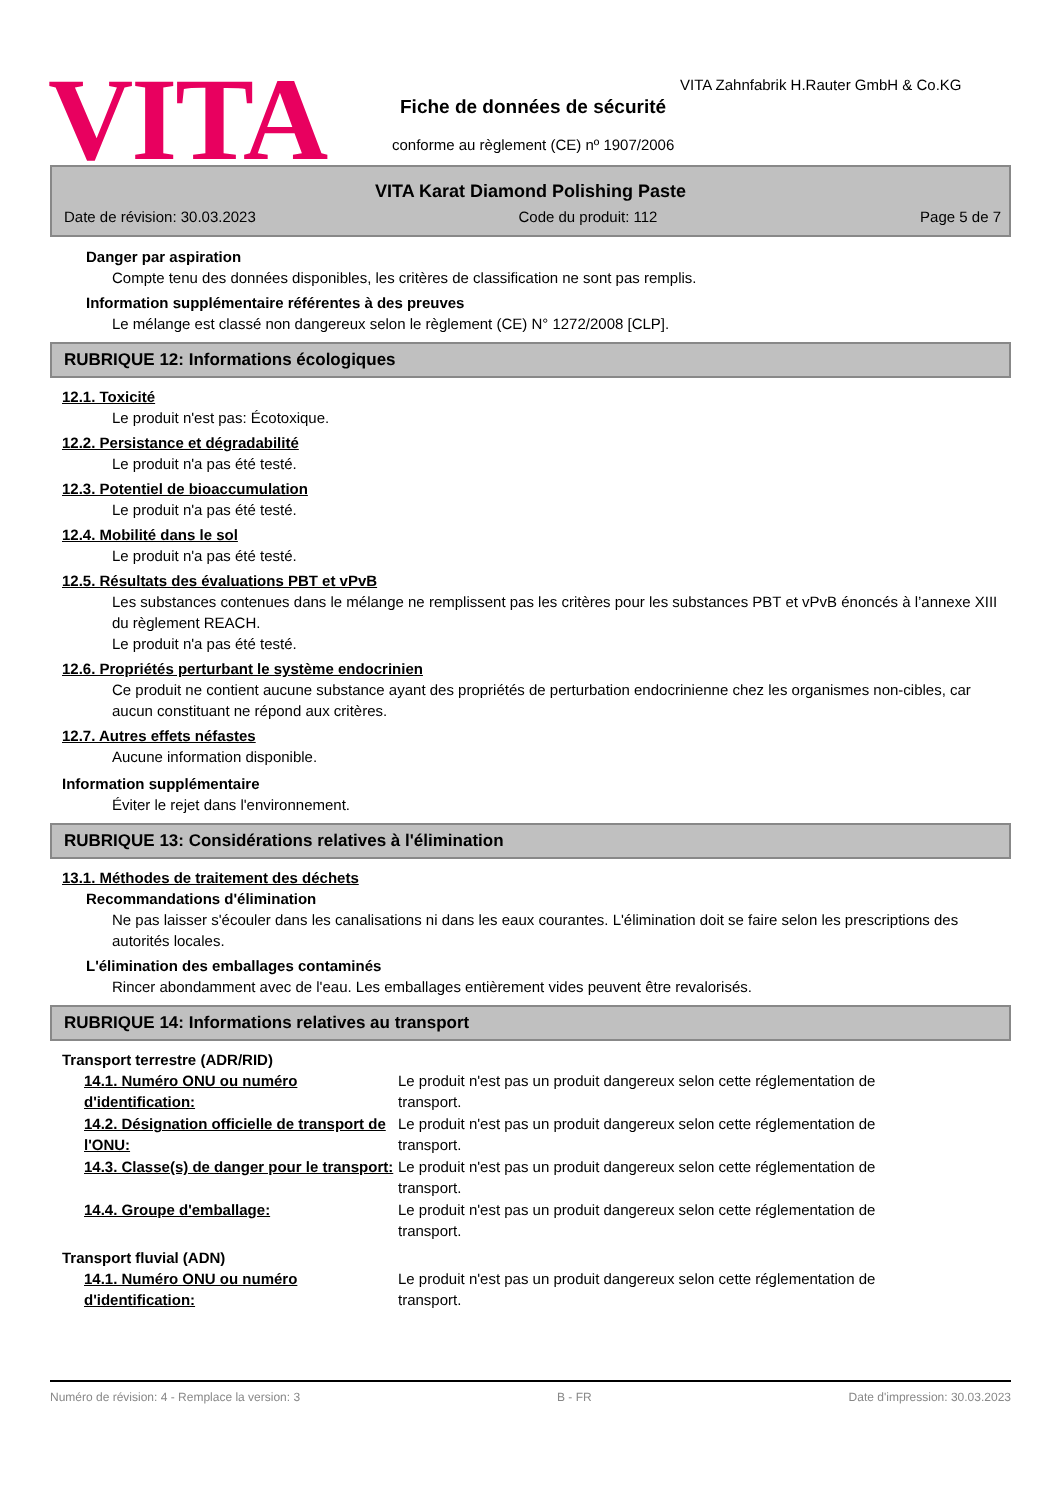VITA
VITA Zahnfabrik H.Rauter GmbH & Co.KG
Fiche de données de sécurité
conforme au règlement (CE) nº 1907/2006
VITA Karat Diamond Polishing Paste
Date de révision: 30.03.2023 Code du produit: 112 Page 5 de 7
Danger par aspiration
Compte tenu des données disponibles, les critères de classification ne sont pas remplis.
Information supplémentaire référentes à des preuves
Le mélange est classé non dangereux selon le règlement (CE) N° 1272/2008 [CLP].
RUBRIQUE 12: Informations écologiques
12.1. Toxicité
Le produit n'est pas: Écotoxique.
12.2. Persistance et dégradabilité
Le produit n'a pas été testé.
12.3. Potentiel de bioaccumulation
Le produit n'a pas été testé.
12.4. Mobilité dans le sol
Le produit n'a pas été testé.
12.5. Résultats des évaluations PBT et vPvB
Les substances contenues dans le mélange ne remplissent pas les critères pour les substances PBT et vPvB énoncés à l’annexe XIII du règlement REACH.
Le produit n'a pas été testé.
12.6. Propriétés perturbant le système endocrinien
Ce produit ne contient aucune substance ayant des propriétés de perturbation endocrinienne chez les organismes non-cibles, car aucun constituant ne répond aux critères.
12.7. Autres effets néfastes
Aucune information disponible.
Information supplémentaire
Éviter le rejet dans l'environnement.
RUBRIQUE 13: Considérations relatives à l'élimination
13.1. Méthodes de traitement des déchets
Recommandations d'élimination
Ne pas laisser s'écouler dans les canalisations ni dans les eaux courantes. L'élimination doit se faire selon les prescriptions des autorités locales.
L'élimination des emballages contaminés
Rincer abondamment avec de l'eau. Les emballages entièrement vides peuvent être revalorisés.
RUBRIQUE 14: Informations relatives au transport
Transport terrestre (ADR/RID)
14.1. Numéro ONU ou numéro d'identification:
Le produit n'est pas un produit dangereux selon cette réglementation de transport.
14.2. Désignation officielle de transport de l'ONU:
Le produit n'est pas un produit dangereux selon cette réglementation de transport.
14.3. Classe(s) de danger pour le transport:
Le produit n'est pas un produit dangereux selon cette réglementation de transport.
14.4. Groupe d'emballage: Le produit n'est pas un produit dangereux selon cette réglementation de transport.
Transport fluvial (ADN)
14.1. Numéro ONU ou numéro d'identification:
Le produit n'est pas un produit dangereux selon cette réglementation de transport.
Numéro de révision: 4 - Remplace la version: 3 B - FR Date d'impression: 30.03.2023